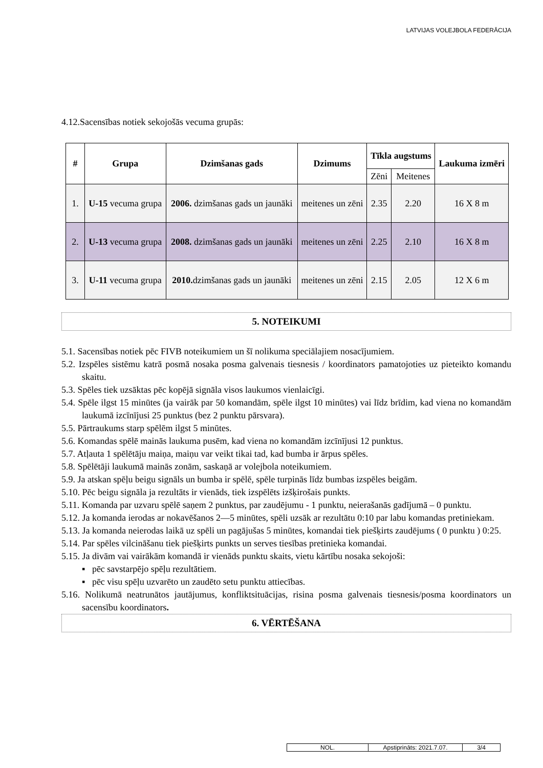LATVIJAS VOLEJBOLA FEDERĀCIJA
4.12.Sacensības notiek sekojošās vecuma grupās:
| # | Grupa | Dzimšanas gads | Dzimums | Tīkla augstums | | Laukuma izmēri |
| --- | --- | --- | --- | --- | --- | --- |
| | | | | Zēni | Meitenes | |
| 1. | U-15 vecuma grupa | 2006. dzimšanas gads un jaunāki | meitenes un zēni | 2.35 | 2.20 | 16 X 8 m |
| 2. | U-13 vecuma grupa | 2008. dzimšanas gads un jaunāki | meitenes un zēni | 2.25 | 2.10 | 16 X 8 m |
| 3. | U-11 vecuma grupa | 2010. dzimšanas gads un jaunāki | meitenes un zēni | 2.15 | 2.05 | 12 X 6 m |
5. NOTEIKUMI
5.1. Sacensības notiek pēc FIVB noteikumiem un šī nolikuma speciālajiem nosacījumiem.
5.2. Izspēles sistēmu katrā posmā nosaka posma galvenais tiesnesis / koordinators pamatojoties uz pieteikto komandu skaitu.
5.3. Spēles tiek uzsāktas pēc kopējā signāla visos laukumos vienlaicīgi.
5.4. Spēle ilgst 15 minūtes (ja vairāk par 50 komandām, spēle ilgst 10 minūtes) vai līdz brīdim, kad viena no komandām laukumā izcīnījusi 25 punktus (bez 2 punktu pārsvara).
5.5. Pārtraukums starp spēlēm ilgst 5 minūtes.
5.6. Komandas spēlē mainās laukuma pusēm, kad viena no komandām izcīnījusi 12 punktus.
5.7. Atļauta 1 spēlētāju maiņa, maiņu var veikt tikai tad, kad bumba ir ārpus spēles.
5.8. Spēlētāji laukumā mainās zonām, saskaņā ar volejbola noteikumiem.
5.9. Ja atskan spēļu beigu signāls un bumba ir spēlē, spēle turpinās līdz bumbas izspēles beigām.
5.10. Pēc beigu signāla ja rezultāts ir vienāds, tiek izspēlēts izšķirošais punkts.
5.11. Komanda par uzvaru spēlē saņem 2 punktus, par zaudējumu - 1 punktu, neierašanās gadījumā – 0 punktu.
5.12. Ja komanda ierodas ar nokavēšanos 2—5 minūtes, spēli uzsāk ar rezultātu 0:10 par labu komandas pretiniekam.
5.13. Ja komanda neierodas laikā uz spēli un pagājušas 5 minūtes, komandai tiek piešķirts zaudējums ( 0 punktu ) 0:25.
5.14. Par spēles vilcināšanu tiek piešķirts punkts un serves tiesības pretinieka komandai.
5.15. Ja divām vai vairākām komandā ir vienāds punktu skaits, vietu kārtību nosaka sekojoši:
▪ pēc savstarpējo spēļu rezultātiem.
▪ pēc visu spēļu uzvarēto un zaudēto setu punktu attiecības.
5.16. Nolikumā neatrunātos jautājumus, konfliktsituācijas, risina posma galvenais tiesnesis/posma koordinators un sacensību koordinators.
6. VĒRTĒŠANA
| NOL. | Apstiprināts: 2021.7.07. | 3/4 |